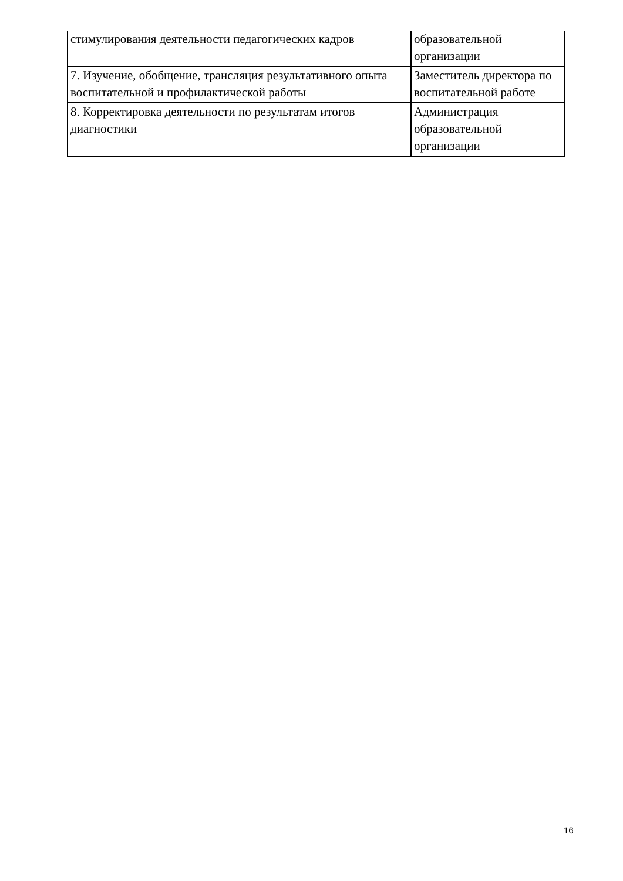| стимулирования деятельности педагогических кадров | образовательной организации |
| 7. Изучение, обобщение, трансляция результативного опыта воспитательной и профилактической работы | Заместитель директора по воспитательной работе |
| 8. Корректировка деятельности по результатам итогов диагностики | Администрация образовательной организации |
16